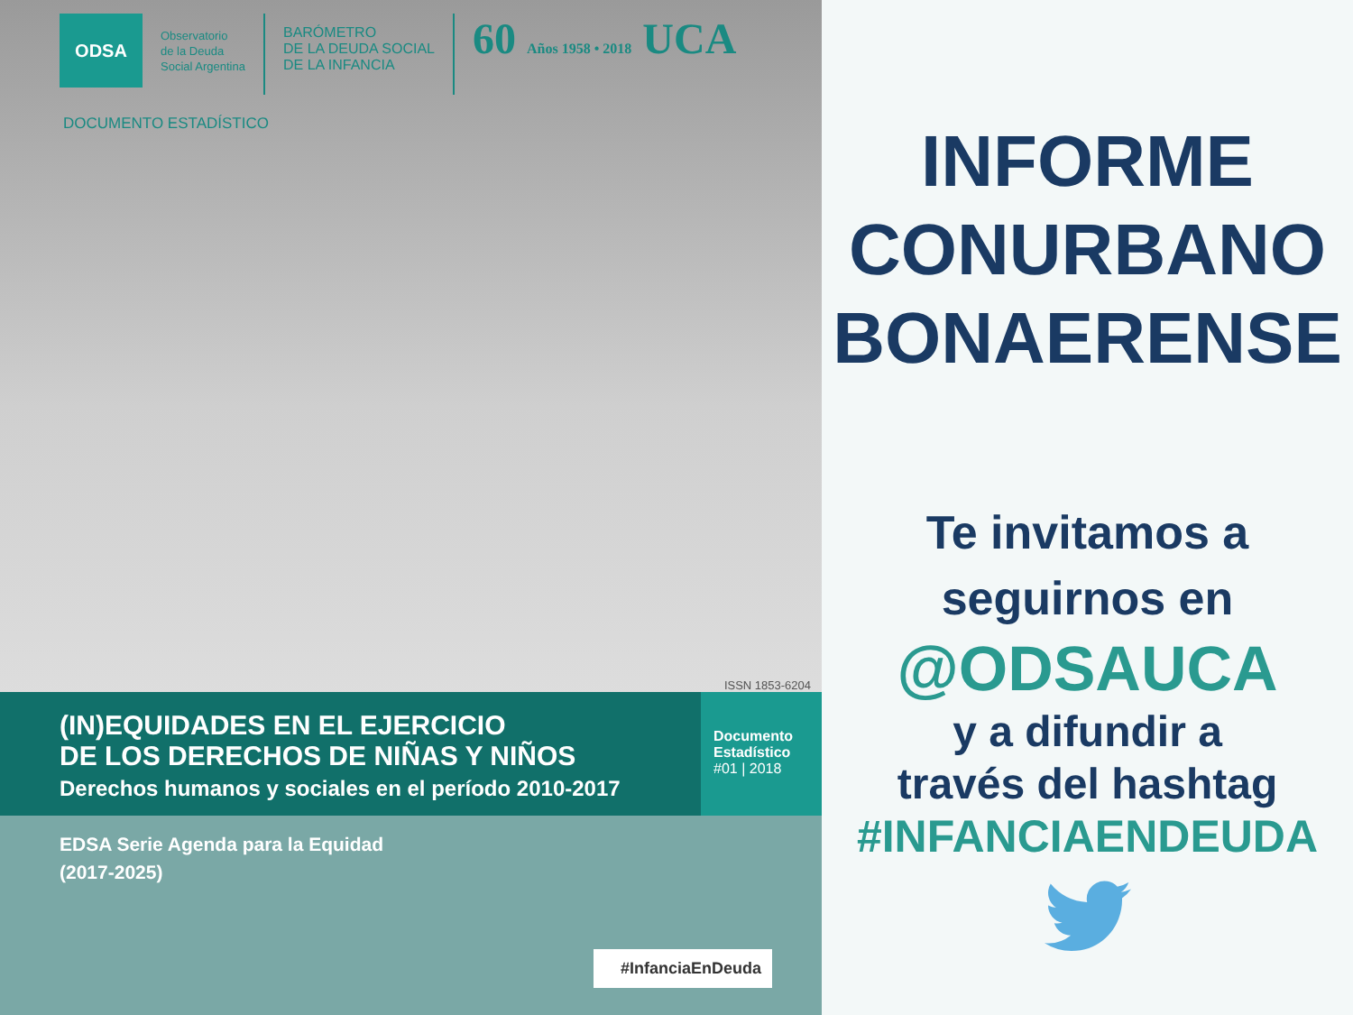ODSA
Observatorio
de la Deuda
Social Argentina
BARÓMETRO
DE LA DEUDA SOCIAL
DE LA INFANCIA
60 Años 1958 • 2018 UCA
DOCUMENTO ESTADÍSTICO
ISSN 1853-6204
(IN)EQUIDADES EN EL EJERCICIO
DE LOS DERECHOS DE NIÑAS Y NIÑOS
Derechos humanos y sociales en el período 2010-2017
Documento
Estadístico
#01 | 2018
EDSA Serie Agenda para la Equidad
(2017-2025)
#InfanciaEnDeuda
INFORME
CONURBANO
BONAERENSE
Te invitamos a
seguirnos en
@ODSAUCA
y a difundir a
través del hashtag
#INFANCIAENDEUDA